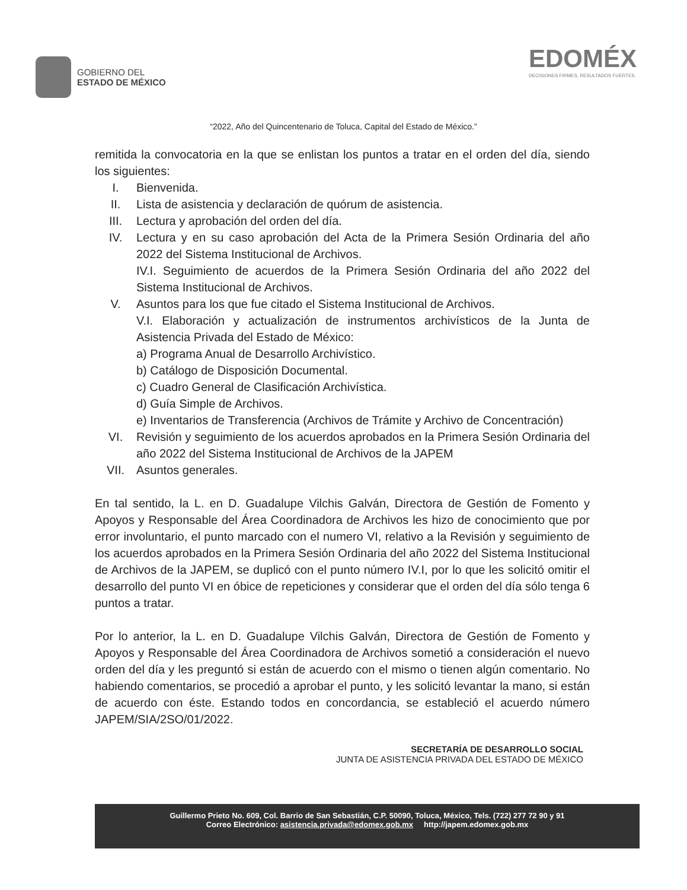GOBIERNO DEL
ESTADO DE MÉXICO
EDOMÉX
DECISIONES FIRMES, RESULTADOS FUERTES.
“2022, Año del Quincentenario de Toluca, Capital del Estado de México.”
remitida la convocatoria en la que se enlistan los puntos a tratar en el orden del día, siendo los siguientes:
I. Bienvenida.
II. Lista de asistencia y declaración de quórum de asistencia.
III. Lectura y aprobación del orden del día.
IV. Lectura y en su caso aprobación del Acta de la Primera Sesión Ordinaria del año 2022 del Sistema Institucional de Archivos.
IV.I. Seguimiento de acuerdos de la Primera Sesión Ordinaria del año 2022 del Sistema Institucional de Archivos.
V. Asuntos para los que fue citado el Sistema Institucional de Archivos.
V.I. Elaboración y actualización de instrumentos archivísticos de la Junta de Asistencia Privada del Estado de México:
a) Programa Anual de Desarrollo Archivístico.
b) Catálogo de Disposición Documental.
c) Cuadro General de Clasificación Archivística.
d) Guía Simple de Archivos.
e) Inventarios de Transferencia (Archivos de Trámite y Archivo de Concentración)
VI. Revisión y seguimiento de los acuerdos aprobados en la Primera Sesión Ordinaria del año 2022 del Sistema Institucional de Archivos de la JAPEM
VII. Asuntos generales.
En tal sentido, la L. en D. Guadalupe Vilchis Galván, Directora de Gestión de Fomento y Apoyos y Responsable del Área Coordinadora de Archivos les hizo de conocimiento que por error involuntario, el punto marcado con el numero VI, relativo a la Revisión y seguimiento de los acuerdos aprobados en la Primera Sesión Ordinaria del año 2022 del Sistema Institucional de Archivos de la JAPEM, se duplicó con el punto número IV.I, por lo que les solicitó omitir el desarrollo del punto VI en óbice de repeticiones y considerar que el orden del día sólo tenga 6 puntos a tratar.
Por lo anterior, la L. en D. Guadalupe Vilchis Galván, Directora de Gestión de Fomento y Apoyos y Responsable del Área Coordinadora de Archivos sometió a consideración el nuevo orden del día y les preguntó si están de acuerdo con el mismo o tienen algún comentario. No habiendo comentarios, se procedió a aprobar el punto, y les solicitó levantar la mano, si están de acuerdo con éste. Estando todos en concordancia, se estableció el acuerdo número JAPEM/SIA/2SO/01/2022.
SECRETARÍA DE DESARROLLO SOCIAL
JUNTA DE ASISTENCIA PRIVADA DEL ESTADO DE MÉXICO
Guillermo Prieto No. 609, Col. Barrio de San Sebastián, C.P. 50090, Toluca, México, Tels. (722) 277 72 90 y 91
Correo Electrónico: asistencia.privada@edomex.gob.mx http://japem.edomex.gob.mx